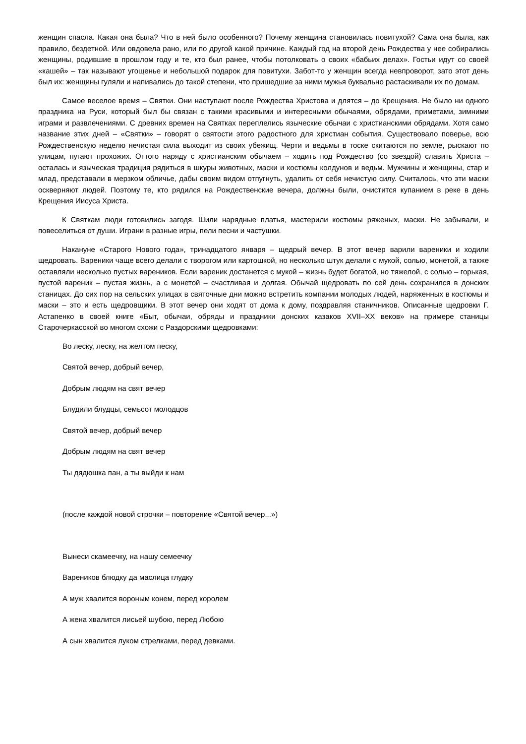женщин спасла. Какая она была? Что в ней было особенного? Почему женщина становилась повитухой? Сама она была, как правило, бездетной. Или овдовела рано, или по другой какой причине. Каждый год на второй день Рождества у нее собирались женщины, родившие в прошлом году и те, кто был ранее, чтобы потолковать о своих «бабьих делах». Гостьи идут со своей «кашей» – так называют угощенье и небольшой подарок для повитухи. Забот-то у женщин всегда невпроворот, зато этот день был их: женщины гуляли и напивались до такой степени, что пришедшие за ними мужья буквально растаскивали их по домам.
Самое веселое время – Святки. Они наступают после Рождества Христова и длятся – до Крещения. Не было ни одного праздника на Руси, который был бы связан с такими красивыми и интересными обычаями, обрядами, приметами, зимними играми и развлечениями. С древних времен на Святках переплелись языческие обычаи с христианскими обрядами. Хотя само название этих дней – «Святки» – говорят о святости этого радостного для христиан события. Существовало поверье, всю Рождественскую неделю нечистая сила выходит из своих убежищ. Черти и ведьмы в тоске скитаются по земле, рыскают по улицам, пугают прохожих. Оттого наряду с христианским обычаем – ходить под Рождество (со звездой) славить Христа – осталась и языческая традиция рядиться в шкуры животных, маски и костюмы колдунов и ведьм. Мужчины и женщины, стар и млад, представали в мерзком обличье, дабы своим видом отпугнуть, удалить от себя нечистую силу. Считалось, что эти маски оскверняют людей. Поэтому те, кто рядился на Рождественские вечера, должны были, очистится купанием в реке в день Крещения Иисуса Христа.
К Святкам люди готовились загодя. Шили нарядные платья, мастерили костюмы ряженых, маски. Не забывали, и повеселиться от души. Играни в разные игры, пели песни и частушки.
Накануне «Старого Нового года», тринадцатого января – щедрый вечер. В этот вечер варили вареники и ходили щедровать. Вареники чаще всего делали с творогом или картошкой, но несколько штук делали с мукой, солью, монетой, а также оставляли несколько пустых вареников. Если вареник достанется с мукой – жизнь будет богатой, но тяжелой, с солью – горькая, пустой вареник – пустая жизнь, а с монетой – счастливая и долгая. Обычай щедровать по сей день сохранился в донских станицах. До сих пор на сельских улицах в святочные дни можно встретить компании молодых людей, наряженных в костюмы и маски – это и есть щедровщики. В этот вечер они ходят от дома к дому, поздравляя станичников. Описанные щедровки Г. Астапенко в своей книге «Быт, обычаи, обряды и праздники донских казаков XVII–XX веков» на примере станицы Старочеркасской во многом схожи с Раздорскими щедровками:
Во леску, леску, на желтом песку,
Святой вечер, добрый вечер,
Добрым людям на свят вечер
Блудили блудцы, семьсот молодцов
Святой вечер, добрый вечер
Добрым людям на свят вечер
Ты дядюшка пан, а ты выйди к нам
(после каждой новой строчки – повторение «Святой вечер...»)
Вынеси скамеечку, на нашу семеечку
Вареников блюдку да маслица глудку
А муж хвалится вороным конем, перед королем
А жена хвалится лисьей шубою, перед Любою
А сын хвалится луком стрелками, перед девками.